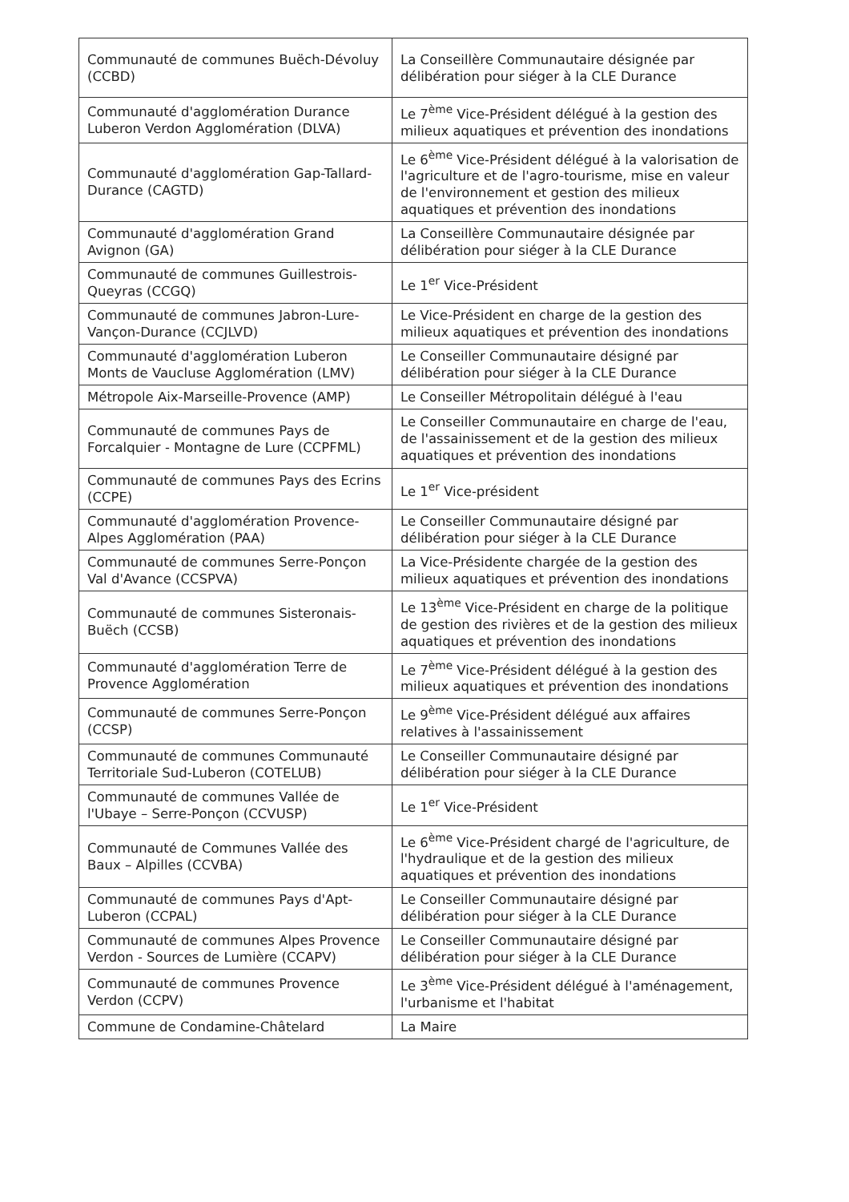| Communauté de communes Buëch-Dévoluy (CCBD) | La Conseillère Communautaire désignée par délibération pour siéger à la CLE Durance |
| Communauté d'agglomération Durance Luberon Verdon Agglomération (DLVA) | Le 7<sup>ème</sup> Vice-Président délégué à la gestion des milieux aquatiques et prévention des inondations |
| Communauté d'agglomération Gap-Tallard-Durance (CAGTD) | Le 6<sup>ème</sup> Vice-Président délégué à la valorisation de l'agriculture et de l'agro-tourisme, mise en valeur de l'environnement et gestion des milieux aquatiques et prévention des inondations |
| Communauté d'agglomération Grand Avignon (GA) | La Conseillère Communautaire désignée par délibération pour siéger à la CLE Durance |
| Communauté de communes Guillestrois-Queyras (CCGQ) | Le 1<sup>er</sup> Vice-Président |
| Communauté de communes Jabron-Lure-Vançon-Durance (CCJLVD) | Le Vice-Président en charge de la gestion des milieux aquatiques et prévention des inondations |
| Communauté d'agglomération Luberon Monts de Vaucluse Agglomération (LMV) | Le Conseiller Communautaire désigné par délibération pour siéger à la CLE Durance |
| Métropole Aix-Marseille-Provence (AMP) | Le Conseiller Métropolitain délégué à l'eau |
| Communauté de communes Pays de Forcalquier - Montagne de Lure (CCPFML) | Le Conseiller Communautaire en charge de l'eau, de l'assainissement et de la gestion des milieux aquatiques et prévention des inondations |
| Communauté de communes Pays des Ecrins (CCPE) | Le 1<sup>er</sup> Vice-président |
| Communauté d'agglomération Provence-Alpes Agglomération (PAA) | Le Conseiller Communautaire désigné par délibération pour siéger à la CLE Durance |
| Communauté de communes Serre-Ponçon Val d'Avance (CCSPVA) | La Vice-Présidente chargée de la gestion des milieux aquatiques et prévention des inondations |
| Communauté de communes Sisteronais-Buëch (CCSB) | Le 13<sup>ème</sup> Vice-Président en charge de la politique de gestion des rivières et de la gestion des milieux aquatiques et prévention des inondations |
| Communauté d'agglomération Terre de Provence Agglomération | Le 7<sup>ème</sup> Vice-Président délégué à la gestion des milieux aquatiques et prévention des inondations |
| Communauté de communes Serre-Ponçon (CCSP) | Le 9<sup>ème</sup> Vice-Président délégué aux affaires relatives à l'assainissement |
| Communauté de communes Communauté Territoriale Sud-Luberon (COTELUB) | Le Conseiller Communautaire désigné par délibération pour siéger à la CLE Durance |
| Communauté de communes Vallée de l'Ubaye – Serre-Ponçon (CCVUSP) | Le 1<sup>er</sup> Vice-Président |
| Communauté de Communes Vallée des Baux – Alpilles (CCVBA) | Le 6<sup>ème</sup> Vice-Président chargé de l'agriculture, de l'hydraulique et de la gestion des milieux aquatiques et prévention des inondations |
| Communauté de communes Pays d'Apt-Luberon (CCPAL) | Le Conseiller Communautaire désigné par délibération pour siéger à la CLE Durance |
| Communauté de communes Alpes Provence Verdon - Sources de Lumière (CCAPV) | Le Conseiller Communautaire désigné par délibération pour siéger à la CLE Durance |
| Communauté de communes Provence Verdon (CCPV) | Le 3<sup>ème</sup> Vice-Président délégué à l'aménagement, l'urbanisme et l'habitat |
| Commune de Condamine-Châtelard | La Maire |